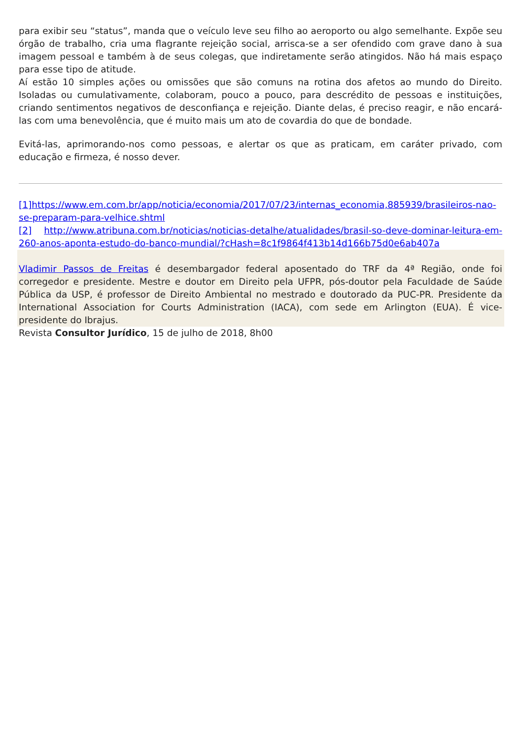para exibir seu “status”, manda que o veículo leve seu filho ao aeroporto ou algo semelhante. Expõe seu órgão de trabalho, cria uma flagrante rejeição social, arrisca-se a ser ofendido com grave dano à sua imagem pessoal e também à de seus colegas, que indiretamente serão atingidos. Não há mais espaço para esse tipo de atitude.
Aí estão 10 simples ações ou omissões que são comuns na rotina dos afetos ao mundo do Direito. Isoladas ou cumulativamente, colaboram, pouco a pouco, para descrédito de pessoas e instituições, criando sentimentos negativos de desconfiança e rejeição. Diante delas, é preciso reagir, e não encará-las com uma benevolência, que é muito mais um ato de covardia do que de bondade.
Evitá-las, aprimorando-nos como pessoas, e alertar os que as praticam, em caráter privado, com educação e firmeza, é nosso dever.
[1]https://www.em.com.br/app/noticia/economia/2017/07/23/internas_economia,885939/brasileiros-nao-se-preparam-para-velhice.shtml
[2] http://www.atribuna.com.br/noticias/noticias-detalhe/atualidades/brasil-so-deve-dominar-leitura-em-260-anos-aponta-estudo-do-banco-mundial/?cHash=8c1f9864f413b14d166b75d0e6ab407a
Vladimir Passos de Freitas é desembargador federal aposentado do TRF da 4ª Região, onde foi corregedor e presidente. Mestre e doutor em Direito pela UFPR, pós-doutor pela Faculdade de Saúde Pública da USP, é professor de Direito Ambiental no mestrado e doutorado da PUC-PR. Presidente da International Association for Courts Administration (IACA), com sede em Arlington (EUA). É vice-presidente do Ibrajus.
Revista Consultor Jurídico, 15 de julho de 2018, 8h00